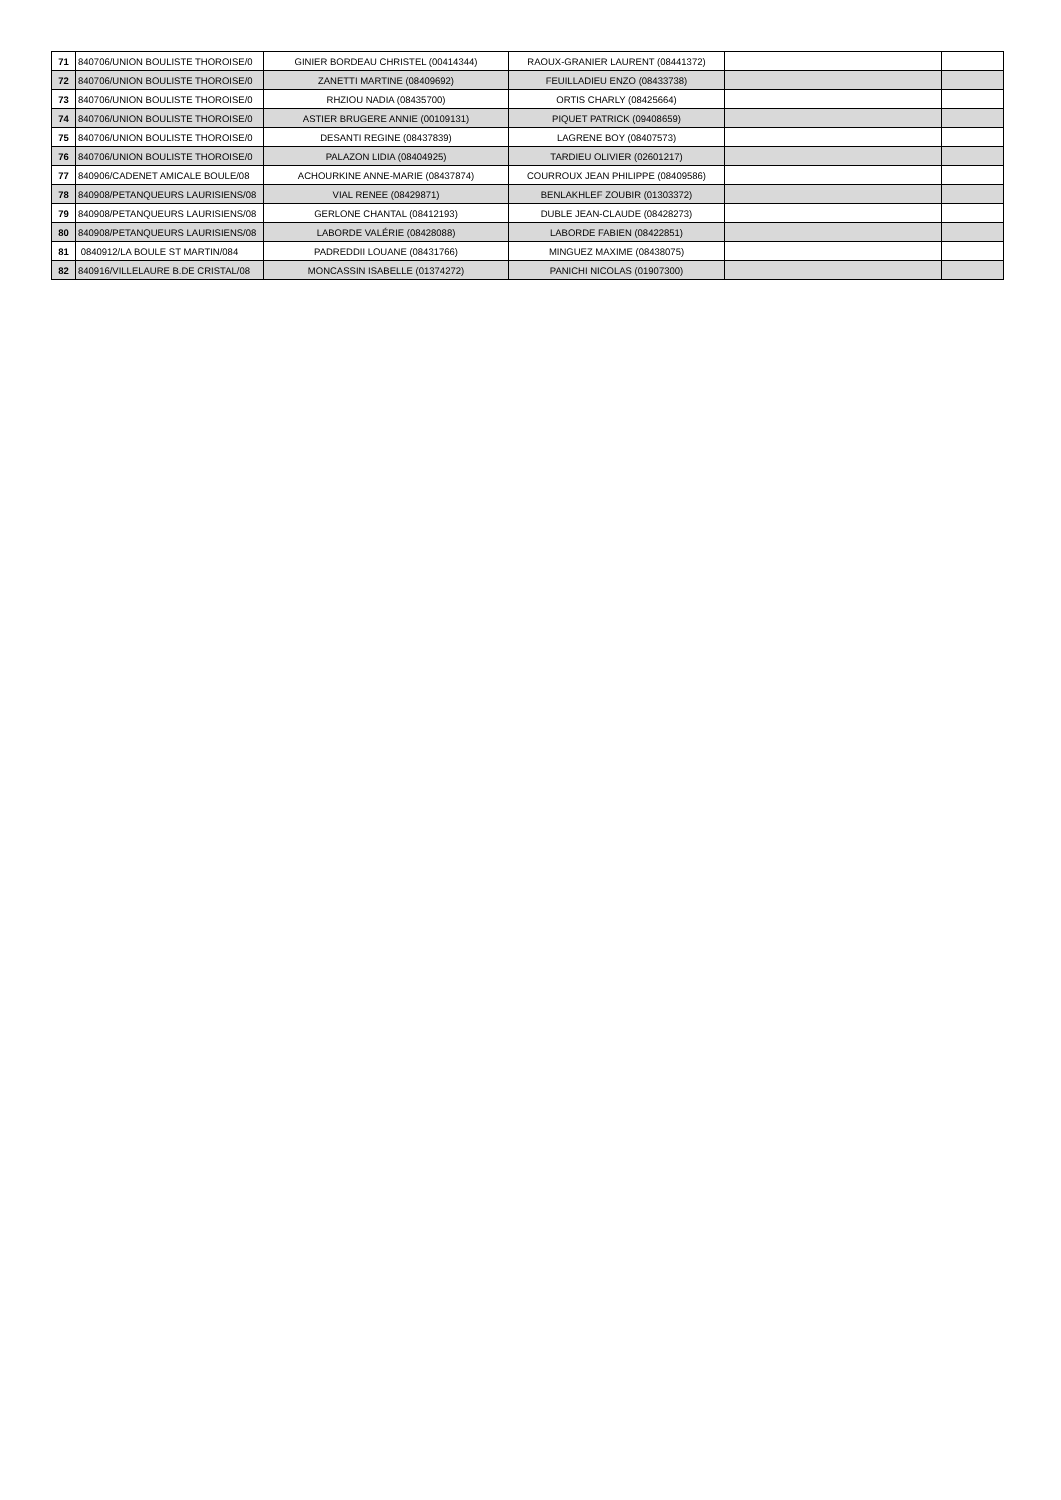| 71 | 840706/UNION BOULISTE THOROISE/0 | GINIER BORDEAU CHRISTEL (00414344) | RAOUX-GRANIER LAURENT (08441372) | | |
| 72 | 840706/UNION BOULISTE THOROISE/0 | ZANETTI MARTINE (08409692) | FEUILLADIEU ENZO (08433738) | | |
| 73 | 840706/UNION BOULISTE THOROISE/0 | RHZIOU NADIA (08435700) | ORTIS CHARLY (08425664) | | |
| 74 | 840706/UNION BOULISTE THOROISE/0 | ASTIER BRUGERE ANNIE (00109131) | PIQUET PATRICK (09408659) | | |
| 75 | 840706/UNION BOULISTE THOROISE/0 | DESANTI REGINE (08437839) | LAGRENE BOY (08407573) | | |
| 76 | 840706/UNION BOULISTE THOROISE/0 | PALAZON LIDIA (08404925) | TARDIEU OLIVIER (02601217) | | |
| 77 | 840906/CADENET AMICALE BOULE/08 | ACHOURKINE ANNE-MARIE (08437874) | COURROUX JEAN PHILIPPE (08409586) | | |
| 78 | 840908/PETANQUEURS LAURISIENS/08 | VIAL RENEE (08429871) | BENLAKHLEF ZOUBIR (01303372) | | |
| 79 | 840908/PETANQUEURS LAURISIENS/08 | GERLONE CHANTAL (08412193) | DUBLE JEAN-CLAUDE (08428273) | | |
| 80 | 840908/PETANQUEURS LAURISIENS/08 | LABORDE VALÉRIE (08428088) | LABORDE FABIEN (08422851) | | |
| 81 | 0840912/LA BOULE ST MARTIN/084 | PADREDDII LOUANE (08431766) | MINGUEZ MAXIME (08438075) | | |
| 82 | 840916/VILLELAURE B.DE CRISTAL/08 | MONCASSIN ISABELLE (01374272) | PANICHI NICOLAS (01907300) | | |